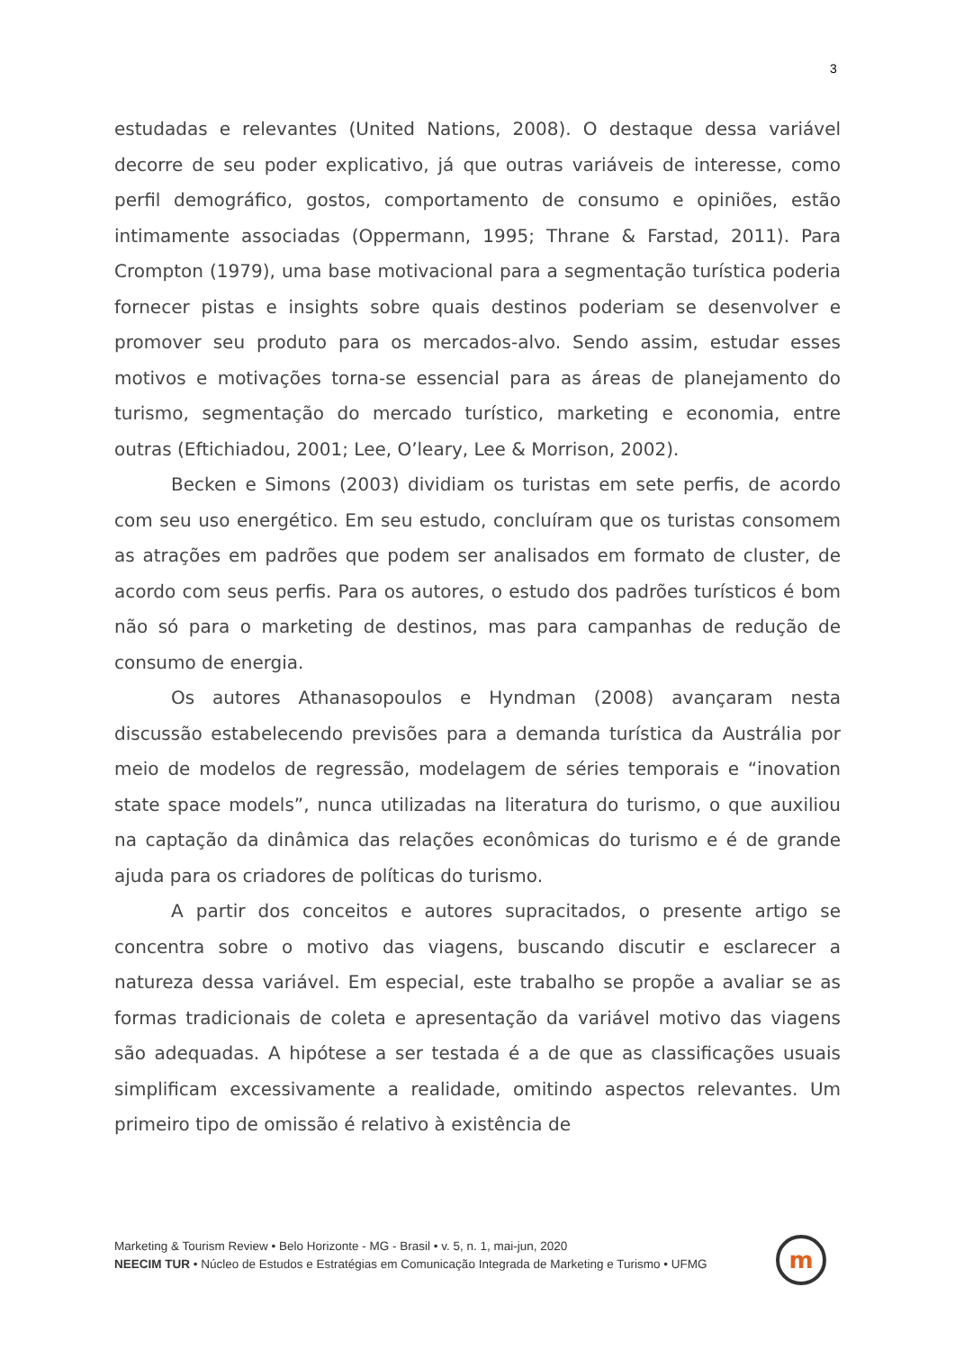3
estudadas e relevantes (United Nations, 2008). O destaque dessa variável decorre de seu poder explicativo, já que outras variáveis de interesse, como perfil demográfico, gostos, comportamento de consumo e opiniões, estão intimamente associadas (Oppermann, 1995; Thrane & Farstad, 2011). Para Crompton (1979), uma base motivacional para a segmentação turística poderia fornecer pistas e insights sobre quais destinos poderiam se desenvolver e promover seu produto para os mercados-alvo. Sendo assim, estudar esses motivos e motivações torna-se essencial para as áreas de planejamento do turismo, segmentação do mercado turístico, marketing e economia, entre outras (Eftichiadou, 2001; Lee, O’leary, Lee & Morrison, 2002).
Becken e Simons (2003) dividiam os turistas em sete perfis, de acordo com seu uso energético. Em seu estudo, concluíram que os turistas consomem as atrações em padrões que podem ser analisados em formato de cluster, de acordo com seus perfis. Para os autores, o estudo dos padrões turísticos é bom não só para o marketing de destinos, mas para campanhas de redução de consumo de energia.
Os autores Athanasopoulos e Hyndman (2008) avançaram nesta discussão estabelecendo previsões para a demanda turística da Austrália por meio de modelos de regressão, modelagem de séries temporais e “inovation state space models”, nunca utilizadas na literatura do turismo, o que auxiliou na captação da dinâmica das relações econômicas do turismo e é de grande ajuda para os criadores de políticas do turismo.
A partir dos conceitos e autores supracitados, o presente artigo se concentra sobre o motivo das viagens, buscando discutir e esclarecer a natureza dessa variável. Em especial, este trabalho se propõe a avaliar se as formas tradicionais de coleta e apresentação da variável motivo das viagens são adequadas. A hipótese a ser testada é a de que as classificações usuais simplificam excessivamente a realidade, omitindo aspectos relevantes. Um primeiro tipo de omissão é relativo à existência de
Marketing & Tourism Review • Belo Horizonte - MG - Brasil • v. 5, n. 1, mai-jun, 2020
NEECIM TUR • Núcleo de Estudos e Estratégias em Comunicação Integrada de Marketing e Turismo • UFMG
m